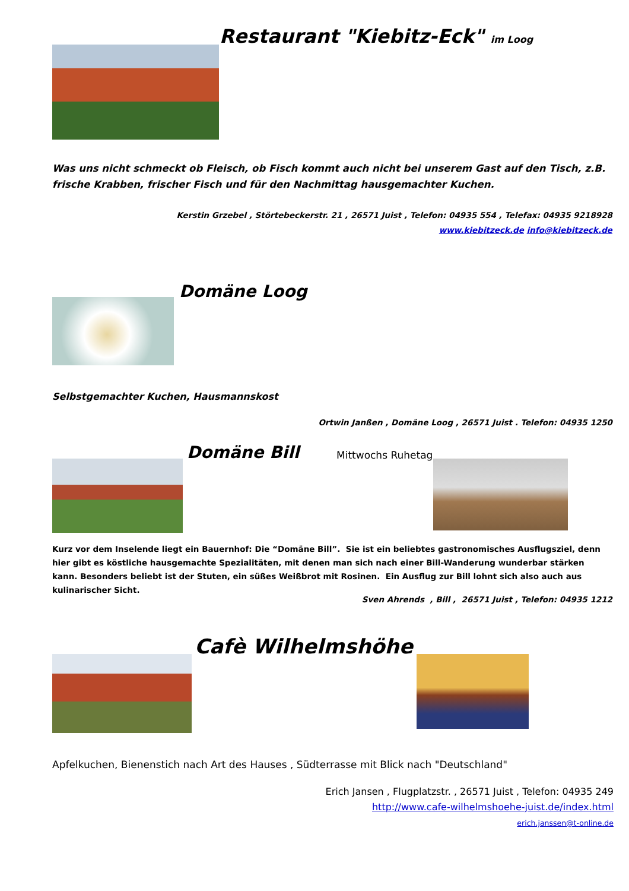Restaurant "Kiebitz-Eck" im Loog
Was uns nicht schmeckt ob Fleisch, ob Fisch kommt auch nicht bei unserem Gast auf den Tisch, z.B. frische Krabben, frischer Fisch und für den Nachmittag hausgemachter Kuchen.
Kerstin Grzebel , Störtebeckerstr. 21 , 26571 Juist , Telefon: 04935 554 , Telefax: 04935 9218928
www.kiebitzeck.de info@kiebitzeck.de
Domäne Loog
Selbstgemachter Kuchen, Hausmannskost
Ortwin Janßen , Domäne Loog , 26571 Juist . Telefon: 04935 1250
Domäne Bill Mittwochs Ruhetag
Kurz vor dem Inselende liegt ein Bauernhof: Die “Domäne Bill”. Sie ist ein beliebtes gastronomisches Ausflugsziel, denn hier gibt es köstliche hausgemachte Spezialitäten, mit denen man sich nach einer Bill-Wanderung wunderbar stärken kann. Besonders beliebt ist der Stuten, ein süßes Weißbrot mit Rosinen. Ein Ausflug zur Bill lohnt sich also auch aus kulinarischer Sicht.
Sven Ahrends , Bill , 26571 Juist , Telefon: 04935 1212
Cafè Wilhelmshöhe
Apfelkuchen, Bienenstich nach Art des Hauses , Südterrasse mit Blick nach "Deutschland"
Erich Jansen , Flugplatzstr. , 26571 Juist , Telefon: 04935 249
http://www.cafe-wilhelmshoehe-juist.de/index.html
erich.janssen@t-online.de